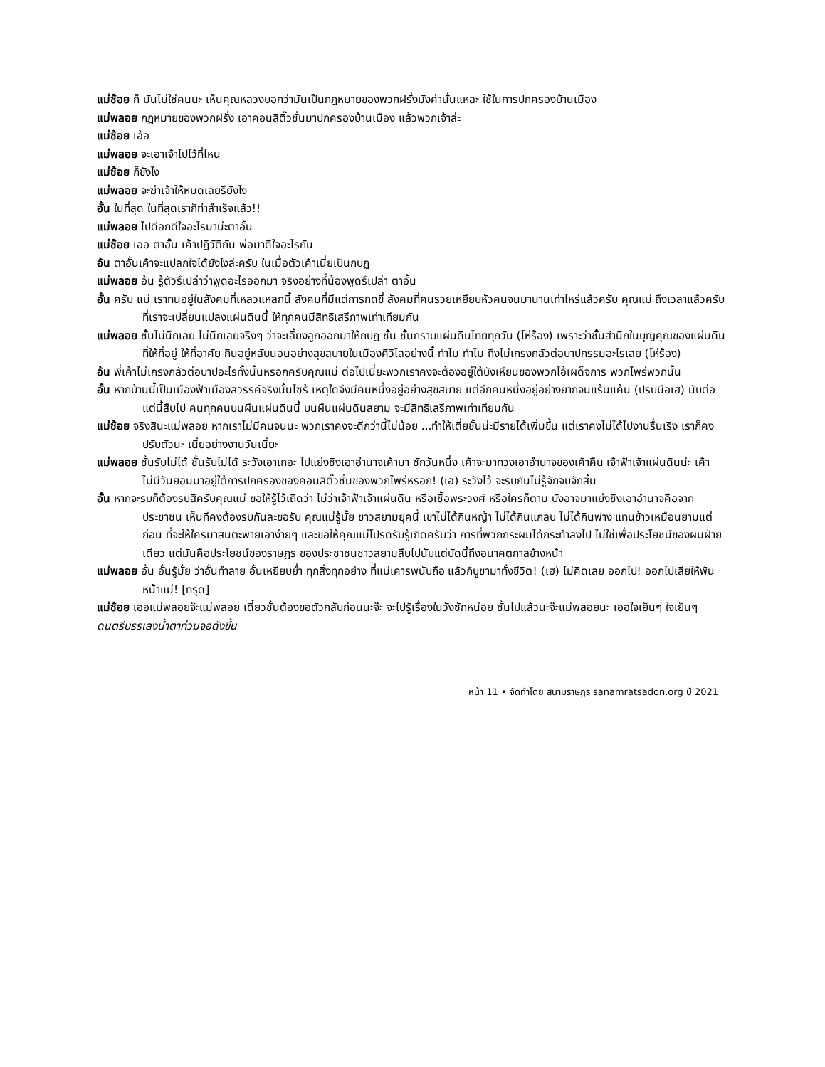แม่ช้อย ก็ มันไม่ใช่คนนะ เห็นคุณหลวงบอกว่ามันเป็นกฎหมายของพวกฝรั่งมังค่านั่นแหละ ใช้ในการปกครองบ้านเมือง
แม่พลอย กฎหมายของพวกฝรั่ง เอาคอนสิติ๊วชั่นมาปกครองบ้านเมือง แล้วพวกเจ้าล่ะ
แม่ช้อย เอ้อ
แม่พลอย จะเอาเจ้าไปไว้ที่ไหน
แม่ช้อย ก็ขังไง
แม่พลอย จะฆ่าเจ้าให้หมดเลยรึยังไง
อั้น ในที่สุด ในที่สุดเราก็ทำสำเร็จแล้ว!!
แม่พลอย ไปดีอกดีใจอะไรมาน่ะตาอั้น
แม่ช้อย เออ ตาอั้น เค้าปฏิวัติกัน พ่อมาดีใจอะไรกัน
อ้น ตาอั้นเค้าจะแปลกใจได้ยังไงล่ะครับ ในเมื่อตัวเค้าเนี่ยเป็นกบฏ
แม่พลอย อ้น รู้ตัวรึเปล่าว่าพูดอะไรออกมา จริงอย่างที่น้องพูดรึเปล่า ตาอั้น
อั้น ครับ แม่ เราทนอยู่ในสังคมที่เหลวแหลกนี้ สังคมที่มีแต่การกดขี่ สังคมที่คนรวยเหยียบหัวคนจนมานานเท่าไหร่แล้วครับ คุณแม่ ถึงเวลาแล้วครับที่เราจะเปลี่ยนแปลงแผ่นดินนี้ ให้ทุกคนมีสิทธิเสรีภาพเท่าเทียมกัน
แม่พลอย ชั้นไม่นึกเลย ไม่นึกเลยจริงๆ ว่าจะเลี้ยงลูกออกมาให้กบฏ ชั้น ชั้นกราบแผ่นดินไทยทุกวัน (โห่ร้อง) เพราะว่าชั้นสำนึกในบุญคุณของแผ่นดิน ที่ให้ที่อยู่ ให้ที่อาศัย กินอยู่หลับนอนอย่างสุขสบายในเมืองศิวิไลอย่างนี้ ทำไม ทำไม ถึงไม่เกรงกลัวต่อบาปกรรมอะไรเลย (โห่ร้อง)
อ้น พี่เค้าไม่เกรงกลัวต่อบาปอะไรทั้งนั้นหรอกครับคุณแม่ ต่อไปเนี่ยะพวกเราคงจะต้องอยู่ใต้บังเหียนของพวกไอ้เผด็จการ พวกไพร่พวกนั้น
อั้น หากบ้านนี้เป็นเมืองฟ้าเมืองสวรรค์จริงนั้นไซร้ เหตุใดจึงมีคนหนึ่งอยู่อย่างสุขสบาย แต่อีกคนหนึ่งอยู่อย่างยากจนแร้นแค้น (ปรบมือเฮ) นับต่อแต่นี้สืบไป คนทุกคนบนผืนแผ่นดินนี้ บนผืนแผ่นดินสยาม จะมีสิทธิเสรีภาพเท่าเทียมกัน
แม่ช้อย จริงสินะแม่พลอย หากเราไม่มีคนจนนะ พวกเราคงจะดีกว่านี้ไม่น้อย ...ทำให้เตี่ยชั้นน่ะมีรายได้เพิ่มขึ้น แต่เราคงไม่ได้ไปงานรื่นเริง เราก็คงปรับตัวนะ เนี่ยอย่างงานวันเนี่ยะ
แม่พลอย ชั้นรับไม่ได้ ชั้นรับไม่ได้ ระวังเอาเถอะ ไปแย่งชิงเอาอำนาจเค้ามา ซักวันหนึ่ง เค้าจะมาทวงเอาอำนาจของเค้าคืน เจ้าฟ้าเจ้าแผ่นดินน่ะ เค้าไม่มีวันยอมมาอยู่ใต้การปกครองของคอนสิติ๊วชั่นของพวกไพร่หรอก! (เฮ) ระวังไว้ จะรบกันไม่รู้จักจบจักสิ้น
อั้น หากจะรบก็ต้องรบสิครับคุณแม่ ขอให้รู้ไว้เถิดว่า ไม่ว่าเจ้าฟ้าเจ้าแผ่นดิน หรือเชื้อพระวงศ์ หรือใครก็ตาม บังอาจมาแย่งชิงเอาอำนาจคือจากประชาชน เห็นทีคงต้องรบกันละขอรับ คุณแม่รู้มั้ย ชาวสยามยุคนี้ เขาไม่ได้กินหญ้า ไม่ได้กินแกลบ ไม่ได้กินฟาง แทนข้าวเหมือนยามแต่ก่อน ที่จะให้ใครมาสนตะพายเอาง่ายๆ และขอให้คุณแม่โปรดรับรู้เถิดครับว่า การที่พวกกระผมได้กระทำลงไป ไม่ใช่เพื่อประโยชน์ของผมฝ่ายเดียว แต่มันคือประโยชน์ของราษฎร ของประชาชนชาวสยามสืบไปนับแต่บัดนี้ถึงอนาคตกาลข้างหน้า
แม่พลอย อั้น อั้นรู้มั้ย ว่าอั้นทำลาย อั้นเหยียบย่ำ ทุกสิ่งทุกอย่าง ที่แม่เคารพนับถือ แล้วก็บูชามาทั้งชีวิต! (เฮ) ไม่คิดเลย ออกไป! ออกไปเสียให้พ้นหน้าแม่! [ทรุด]
แม่ช้อย เออแม่พลอยจ๊ะแม่พลอย เดี๋ยวชั้นต้องขอตัวกลับก่อนนะจ๊ะ จะไปรู้เรื่องในวังซักหน่อย ชั้นไปแล้วนะจ๊ะแม่พลอยนะ เออใจเย็นๆ ใจเย็นๆ
ดนตรีบรรเลงน้ำตาท่วมจอดังขึ้น
หน้า 11 • จัดทำโดย สนามราษฎร sanamratsadon.org ปี 2021